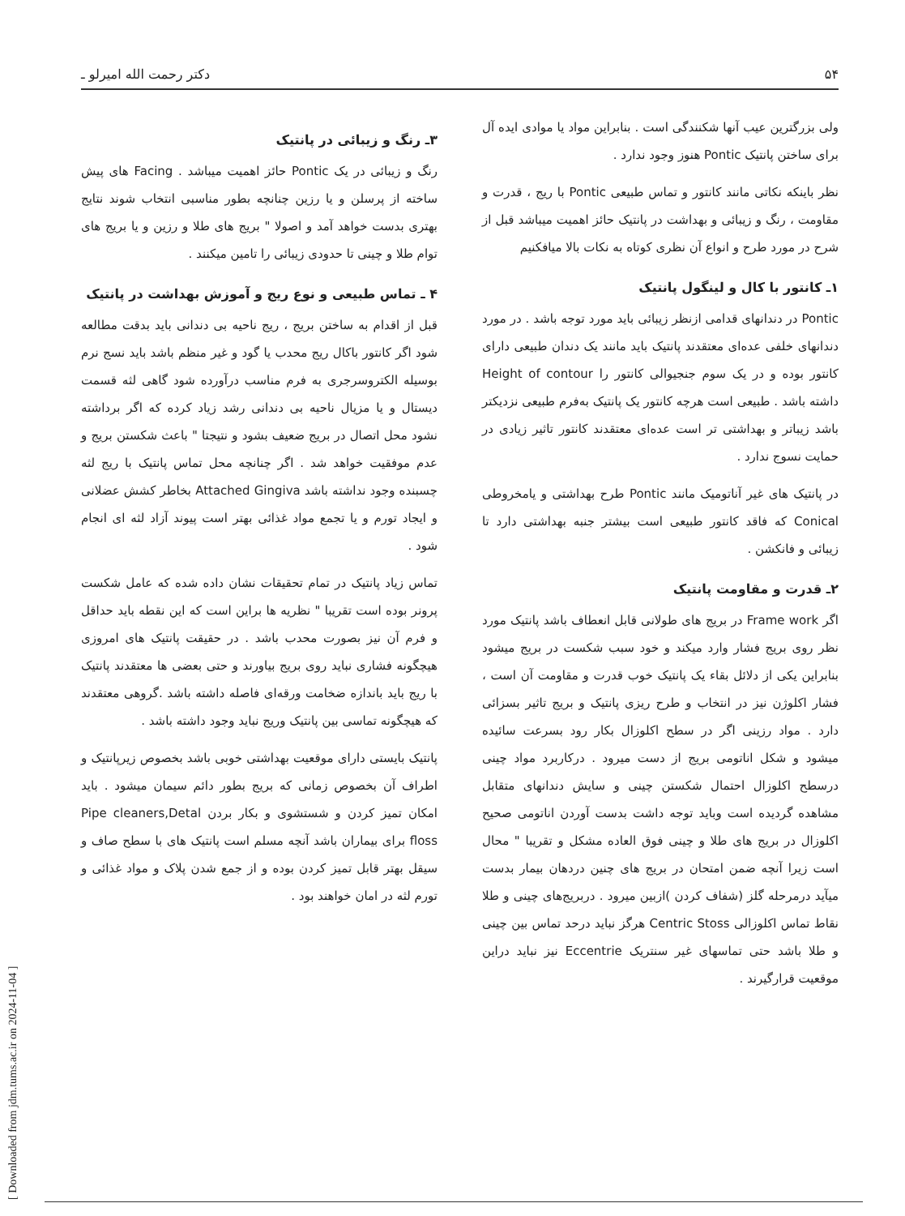۵۴ دکتر رحمت الله امیرلو ـ
ولی بزرگترین عیب آنها شکنندگی است . بنابراین مواد یا موادی ایده آل برای ساختن پانتیک Pontic هنوز وجود ندارد .
نظر باینکه نکاتی مانند کانتور و تماس طبیعی Pontic با ریج ، قدرت و مقاومت ، رنگ و زیبائی و بهداشت در پانتیک حائز اهمیت میباشد قبل از شرح در مورد طرح و انواع آن نظری کوتاه به نکات بالا میافکنیم
۱ـ کانتور با کال و لینگول پانتیک
Pontic در دندانهای قدامی ازنظر زیبائی باید مورد توجه باشد . در مورد دندانهای خلفی عده‌ای معتقدند پانتیک باید مانند یک دندان طبیعی دارای کانتور بوده و در یک سوم جنجیوالی کانتور را Height of contour داشته باشد . طبیعی است هرچه کانتور یک پانتیک به‌فرم طبیعی نزدیکتر باشد زیباتر و بهداشتی تر است عده‌ای معتقدند کانتور تاثیر زیادی در حمایت نسوج ندارد .
در پانتیک های غیر آناتومیک مانند Pontic طرح بهداشتی و یامخروطی Conical که فاقد کانتور طبیعی است بیشتر جنبه بهداشتی دارد تا زیبائی و فانکشن .
۲ـ قدرت و مقاومت پانتیک
اگر Frame work در بریج های طولانی قابل انعطاف باشد پانتیک مورد نظر روی بریج فشار وارد میکند و خود سبب شکست در بریج میشود بنابراین یکی از دلائل بقاء یک پانتیک خوب قدرت و مقاومت آن است ، فشار اکلوژن نیز در انتخاب و طرح ریزی پانتیک و بریج تاثیر بسزائی دارد . مواد رزینی اگر در سطح اکلوزال بکار رود بسرعت سائیده میشود و شکل اناتومی بریج از دست میرود . درکاربرد مواد چینی درسطح اکلوزال احتمال شکستن چینی و سایش دندانهای متقابل مشاهده گردیده است وباید توجه داشت بدست آوردن اناتومی صحیح اکلوزال در بریج های طلا و چینی فوق العاده مشکل و تقریبا " محال است زیرا آنچه ضمن امتحان در بریج های چنین دردهان بیمار بدست میآید درمرحله گلز (شفاف کردن )ازبین میرود . دربریج‌های چینی و طلا نقاط تماس اکلوزالی Centric Stoss هرگز نباید درحد تماس بین چینی و طلا باشد حتی تماسهای غیر سنتریک Eccentrie نیز نباید دراین موقعیت قرارگیرند .
۳ـ رنگ و زیبائی در پانتیک
رنگ و زیبائی در یک Pontic حائز اهمیت میباشد . Facing های پیش ساخته از پرسلن و یا رزین چنانچه بطور مناسبی انتخاب شوند نتایج بهتری بدست خواهد آمد و اصولا " بریج های طلا و رزین و یا بریج های توام طلا و چینی تا حدودی زیبائی را تامین میکنند .
۴ ـ تماس طبیعی و نوع ریج و آموزش بهداشت در پانتیک
قبل از اقدام به ساختن بریج ، ریج ناحیه بی دندانی باید بدقت مطالعه شود اگر کانتور باکال ریج محدب یا گود و غیر منظم باشد باید نسج نرم بوسیله الکتروسرجری به فرم مناسب درآورده شود گاهی لثه قسمت دیستال و یا مزیال ناحیه بی دندانی رشد زیاد کرده که اگر برداشته نشود محل اتصال در بریج ضعیف بشود و نتیجتا " باعث شکستن بریج و عدم موفقیت خواهد شد . اگر چنانچه محل تماس پانتیک با ریج لثه چسبنده وجود نداشته باشد Attached Gingiva بخاطر کشش عضلانی و ایجاد تورم و یا تجمع مواد غذائی بهتر است پیوند آزاد لثه ای انجام شود .
تماس زیاد پانتیک در تمام تحقیقات نشان داده شده که عامل شکست پرونر بوده است تقریبا " نظریه ها براین است که این نقطه باید حداقل و فرم آن نیز بصورت محدب باشد . در حقیقت پانتیک های امروزی هیچگونه فشاری نباید روی بریج بیاورند و حتی بعضی ها معتقدند پانتیک با ریج باید باندازه ضخامت ورقه‌ای فاصله داشته باشد .گروهی معتقدند که هیچگونه تماسی بین پانتیک وریج نباید وجود داشته باشد .
پانتیک بایستی دارای موقعیت بهداشتی خوبی باشد بخصوص زیرپانتیک و اطراف آن بخصوص زمانی که بریج بطور دائم سیمان میشود . باید امکان تمیز کردن و شستشوی و بکار بردن Pipe cleaners,Detal floss برای بیماران باشد آنچه مسلم است پانتیک های با سطح صاف و سیقل بهتر قابل تمیز کردن بوده و از جمع شدن پلاک و مواد غذائی و تورم لثه در امان خواهند بود .
[ Downloaded from jdm.tums.ac.ir on 2024-11-04 ]